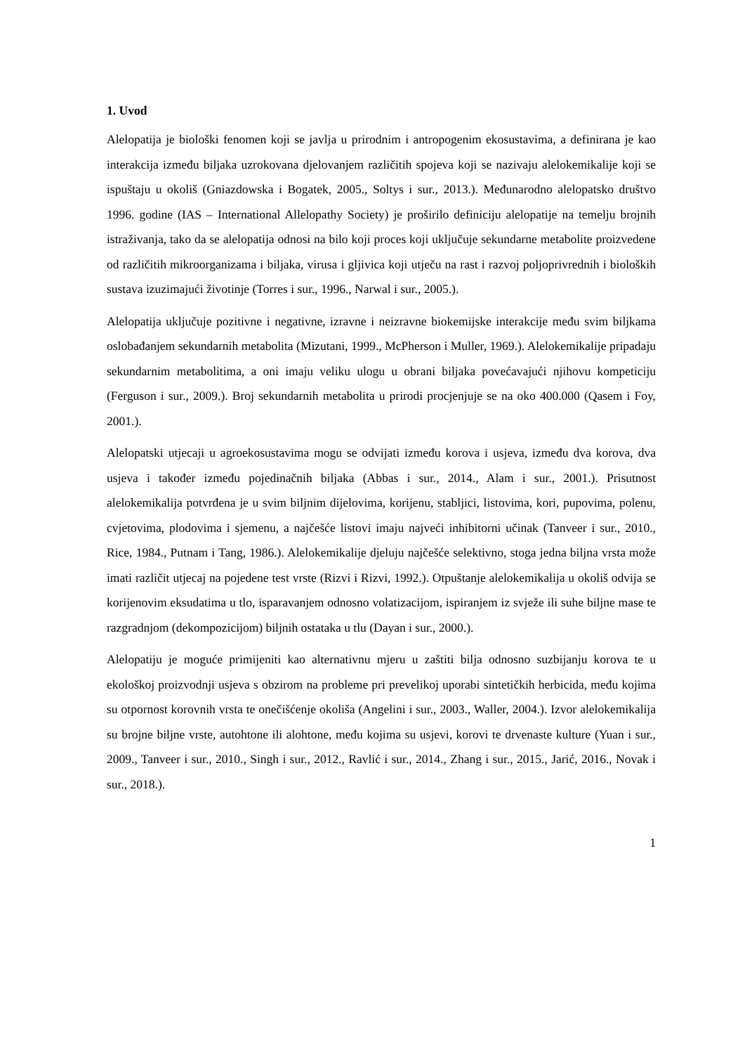1. Uvod
Alelopatija je biološki fenomen koji se javlja u prirodnim i antropogenim ekosustavima, a definirana je kao interakcija između biljaka uzrokovana djelovanjem različitih spojeva koji se nazivaju alelokemikalije koji se ispuštaju u okoliš (Gniazdowska i Bogatek, 2005., Soltys i sur., 2013.). Međunarodno alelopatsko društvo 1996. godine (IAS – International Allelopathy Society) je proširilo definiciju alelopatije na temelju brojnih istraživanja, tako da se alelopatija odnosi na bilo koji proces koji uključuje sekundarne metabolite proizvedene od različitih mikroorganizama i biljaka, virusa i gljivica koji utječu na rast i razvoj poljoprivrednih i bioloških sustava izuzimajući životinje (Torres i sur., 1996., Narwal i sur., 2005.).
Alelopatija uključuje pozitivne i negativne, izravne i neizravne biokemijske interakcije među svim biljkama oslobađanjem sekundarnih metabolita (Mizutani, 1999., McPherson i Muller, 1969.). Alelokemikalije pripadaju sekundarnim metabolitima, a oni imaju veliku ulogu u obrani biljaka povećavajući njihovu kompeticiju (Ferguson i sur., 2009.). Broj sekundarnih metabolita u prirodi procjenjuje se na oko 400.000 (Qasem i Foy, 2001.).
Alelopatski utjecaji u agroekosustavima mogu se odvijati između korova i usjeva, između dva korova, dva usjeva i također između pojedinačnih biljaka (Abbas i sur., 2014., Alam i sur., 2001.). Prisutnost alelokemikalija potvrđena je u svim biljnim dijelovima, korijenu, stabljici, listovima, kori, pupovima, polenu, cvjetovima, plodovima i sjemenu, a najčešće listovi imaju najveći inhibitorni učinak (Tanveer i sur., 2010., Rice, 1984., Putnam i Tang, 1986.). Alelokemikalije djeluju najčešće selektivno, stoga jedna biljna vrsta može imati različit utjecaj na pojedene test vrste (Rizvi i Rizvi, 1992.). Otpuštanje alelokemikalija u okoliš odvija se korijenovim eksudatima u tlo, isparavanjem odnosno volatizacijom, ispiranjem iz svježe ili suhe biljne mase te razgradnjom (dekompozicijom) biljnih ostataka u tlu (Dayan i sur., 2000.).
Alelopatiju je moguće primijeniti kao alternativnu mjeru u zaštiti bilja odnosno suzbijanju korova te u ekološkoj proizvodnji usjeva s obzirom na probleme pri prevelikoj uporabi sintetičkih herbicida, među kojima su otpornost korovnih vrsta te onečišćenje okoliša (Angelini i sur., 2003., Waller, 2004.). Izvor alelokemikalija su brojne biljne vrste, autohtone ili alohtone, među kojima su usjevi, korovi te drvenaste kulture (Yuan i sur., 2009., Tanveer i sur., 2010., Singh i sur., 2012., Ravlić i sur., 2014., Zhang i sur., 2015., Jarić, 2016., Novak i sur., 2018.).
1